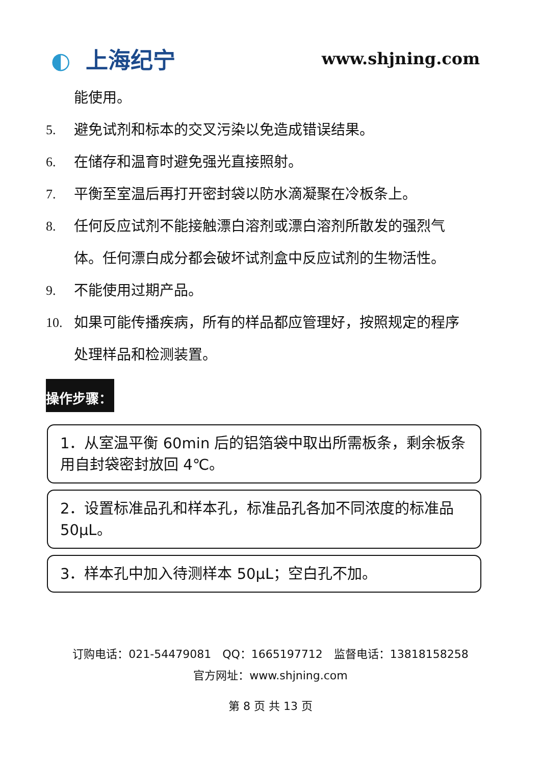◐ 上海纪宁
www.shjning.com
能使用。
5. 避免试剂和标本的交叉污染以免造成错误结果。
6. 在储存和温育时避免强光直接照射。
7. 平衡至室温后再打开密封袋以防水滴凝聚在冷板条上。
8. 任何反应试剂不能接触漂白溶剂或漂白溶剂所散发的强烈气体。任何漂白成分都会破坏试剂盒中反应试剂的生物活性。
9. 不能使用过期产品。
10. 如果可能传播疾病，所有的样品都应管理好，按照规定的程序处理样品和检测装置。
操作步骤：
1．从室温平衡 60min 后的铝箔袋中取出所需板条，剩余板条用自封袋密封放回 4℃。
2．设置标准品孔和样本孔，标准品孔各加不同浓度的标准品 50μL。
3．样本孔中加入待测样本 50μL；空白孔不加。
订购电话：021-54479081　QQ：1665197712　监督电话：13818158258
官方网址：www.shjning.com
第 8 页 共 13 页